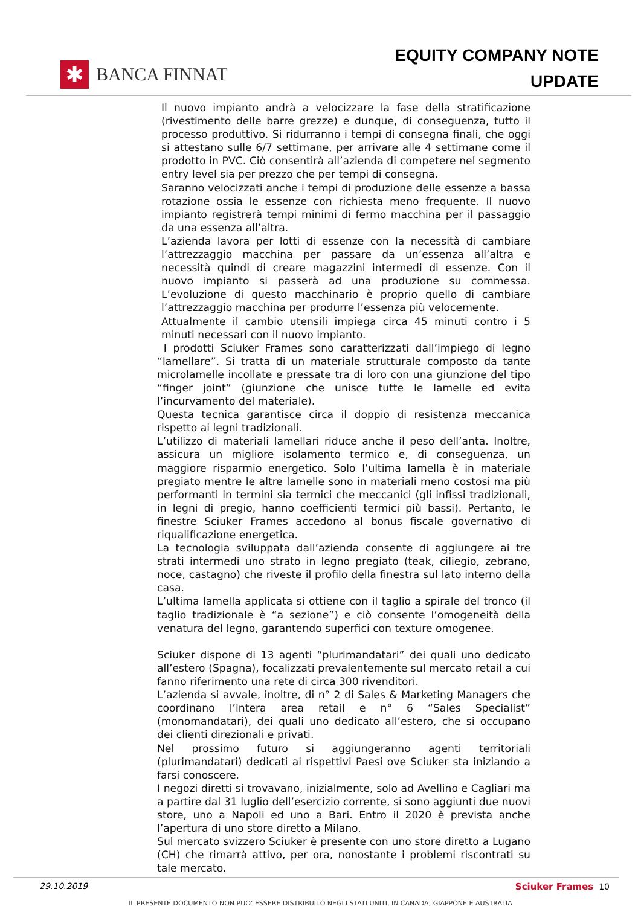✱
BANCA FINNAT
EQUITY COMPANY NOTE
UPDATE
Il nuovo impianto andrà a velocizzare la fase della stratificazione (rivestimento delle barre grezze) e dunque, di conseguenza, tutto il processo produttivo. Si ridurranno i tempi di consegna finali, che oggi si attestano sulle 6/7 settimane, per arrivare alle 4 settimane come il prodotto in PVC. Ciò consentirà all’azienda di competere nel segmento entry level sia per prezzo che per tempi di consegna.
Saranno velocizzati anche i tempi di produzione delle essenze a bassa rotazione ossia le essenze con richiesta meno frequente. Il nuovo impianto registrerà tempi minimi di fermo macchina per il passaggio da una essenza all’altra.
L’azienda lavora per lotti di essenze con la necessità di cambiare l’attrezzaggio macchina per passare da un’essenza all’altra e necessità quindi di creare magazzini intermedi di essenze. Con il nuovo impianto si passerà ad una produzione su commessa. L’evoluzione di questo macchinario è proprio quello di cambiare l’attrezzaggio macchina per produrre l’essenza più velocemente.
Attualmente il cambio utensili impiega circa 45 minuti contro i 5 minuti necessari con il nuovo impianto.
I prodotti Sciuker Frames sono caratterizzati dall’impiego di legno “lamellare”. Si tratta di un materiale strutturale composto da tante microlamelle incollate e pressate tra di loro con una giunzione del tipo “finger joint” (giunzione che unisce tutte le lamelle ed evita l’incurvamento del materiale).
Questa tecnica garantisce circa il doppio di resistenza meccanica rispetto ai legni tradizionali.
L’utilizzo di materiali lamellari riduce anche il peso dell’anta. Inoltre, assicura un migliore isolamento termico e, di conseguenza, un maggiore risparmio energetico. Solo l’ultima lamella è in materiale pregiato mentre le altre lamelle sono in materiali meno costosi ma più performanti in termini sia termici che meccanici (gli infissi tradizionali, in legni di pregio, hanno coefficienti termici più bassi). Pertanto, le finestre Sciuker Frames accedono al bonus fiscale governativo di riqualificazione energetica.
La tecnologia sviluppata dall’azienda consente di aggiungere ai tre strati intermedi uno strato in legno pregiato (teak, ciliegio, zebrano, noce, castagno) che riveste il profilo della finestra sul lato interno della casa.
L’ultima lamella applicata si ottiene con il taglio a spirale del tronco (il taglio tradizionale è “a sezione”) e ciò consente l’omogeneità della venatura del legno, garantendo superfici con texture omogenee.
Sciuker dispone di 13 agenti “plurimandatari” dei quali uno dedicato all’estero (Spagna), focalizzati prevalentemente sul mercato retail a cui fanno riferimento una rete di circa 300 rivenditori.
L’azienda si avvale, inoltre, di n° 2 di Sales & Marketing Managers che coordinano l’intera area retail e n° 6 “Sales Specialist” (monomandatari), dei quali uno dedicato all’estero, che si occupano dei clienti direzionali e privati.
Nel prossimo futuro si aggiungeranno agenti territoriali (plurimandatari) dedicati ai rispettivi Paesi ove Sciuker sta iniziando a farsi conoscere.
I negozi diretti si trovavano, inizialmente, solo ad Avellino e Cagliari ma a partire dal 31 luglio dell’esercizio corrente, si sono aggiunti due nuovi store, uno a Napoli ed uno a Bari. Entro il 2020 è prevista anche l’apertura di uno store diretto a Milano.
Sul mercato svizzero Sciuker è presente con uno store diretto a Lugano (CH) che rimarrà attivo, per ora, nonostante i problemi riscontrati su tale mercato.
29.10.2019 Sciuker Frames 10
IL PRESENTE DOCUMENTO NON PUO’ ESSERE DISTRIBUITO NEGLI STATI UNITI, IN CANADA, GIAPPONE E AUSTRALIA